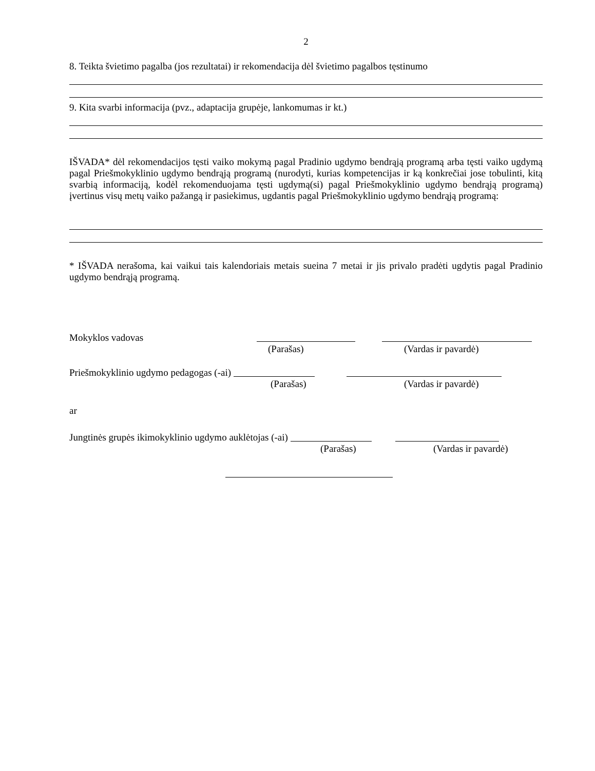2
8. Teikta švietimo pagalba (jos rezultatai) ir rekomendacija dėl švietimo pagalbos tęstinumo
9. Kita svarbi informacija (pvz., adaptacija grupėje, lankomumas ir kt.)
IŠVADA* dėl rekomendacijos tęsti vaiko mokymą pagal Pradinio ugdymo bendrąją programą arba tęsti vaiko ugdymą pagal Priešmokyklinio ugdymo bendrąją programą (nurodyti, kurias kompetencijas ir ką konkrečiai jose tobulinti, kitą svarbią informaciją, kodėl rekomenduojama tęsti ugdymą(si) pagal Priešmokyklinio ugdymo bendrąją programą) įvertinus visų metų vaiko pažangą ir pasiekimus, ugdantis pagal Priešmokyklinio ugdymo bendrąją programą:
* IŠVADA nerašoma, kai vaikui tais kalendoriais metais sueina 7 metai ir jis privalo pradėti ugdytis pagal Pradinio ugdymo bendrąją programą.
Mokyklos vadovas
(Parašas) (Vardas ir pavardė)
Priešmokyklinio ugdymo pedagogas (-ai)
(Parašas) (Vardas ir pavardė)
ar
Jungtinės grupės ikimokyklinio ugdymo auklėtojas (-ai)
(Parašas) (Vardas ir pavardė)